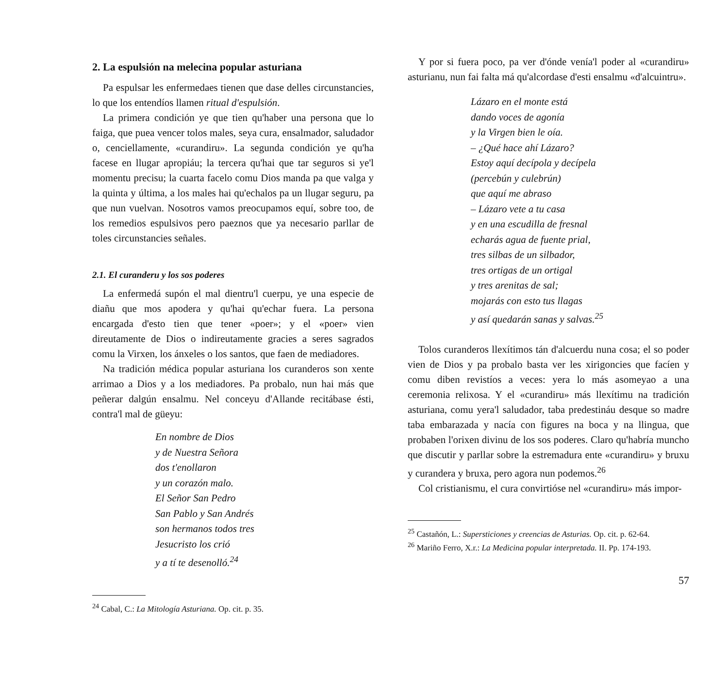2. La espulsión na melecina popular asturiana
Pa espulsar les enfermedaes tienen que dase delles circunstancies, lo que los entendíos llamen ritual d'espulsión.
La primera condición ye que tien qu'haber una persona que lo faiga, que puea vencer tolos males, seya cura, ensalmador, saludador o, cenciellamente, «curandiru». La segunda condición ye qu'ha facese en llugar apropiáu; la tercera qu'hai que tar seguros si ye'l momentu precisu; la cuarta facelo comu Dios manda pa que valga y la quinta y última, a los males hai qu'echalos pa un llugar seguru, pa que nun vuelvan. Nosotros vamos preocupamos equí, sobre too, de los remedios espulsivos pero paeznos que ya necesario parllar de toles circunstancies señales.
2.1. El curanderu y los sos poderes
La enfermedá supón el mal dientru'l cuerpu, ye una especie de diañu que mos apodera y qu'hai qu'echar fuera. La persona encargada d'esto tien que tener «poer»; y el «poer» vien direutamente de Dios o indireutamente gracies a seres sagrados comu la Virxen, los ánxeles o los santos, que faen de mediadores.
Na tradición médica popular asturiana los curanderos son xente arrimao a Dios y a los mediadores. Pa probalo, nun hai más que peñerar dalgún ensalmu. Nel conceyu d'Allande recitábase ésti, contra'l mal de güeyu:
En nombre de Dios
y de Nuestra Señora
dos t'enollaron
y un corazón malo.
El Señor San Pedro
San Pablo y San Andrés
son hermanos todos tres
Jesucristo los crió
y a tí te desenolló.<sup>24</sup>
<sup>24</sup> Cabal, C.: La Mitología Asturiana. Op. cit. p. 35.
Y por si fuera poco, pa ver d'ónde venía'l poder al «curandiru» asturianu, nun fai falta má qu'alcordase d'esti ensalmu «d'alcuintru».
Lázaro en el monte está
dando voces de agonía
y la Virgen bien le oía.
– ¿Qué hace ahí Lázaro?
Estoy aquí decípola y decípela
(percebún y culebrún)
que aquí me abraso
– Lázaro vete a tu casa
y en una escudilla de fresnal
echarás agua de fuente prial,
tres silbas de un silbador,
tres ortigas de un ortigal
y tres arenitas de sal;
mojarás con esto tus llagas
y así quedarán sanas y salvas.<sup>25</sup>
Tolos curanderos llexítimos tán d'alcuerdu nuna cosa; el so poder vien de Dios y pa probalo basta ver les xirigoncies que facíen y comu diben revistíos a veces: yera lo más asomeyao a una ceremonia relixosa. Y el «curandiru» más llexítimu na tradición asturiana, comu yera'l saludador, taba predestináu desque so madre taba embarazada y nacía con figures na boca y na llingua, que probaben l'orixen divinu de los sos poderes. Claro qu'habría muncho que discutir y parllar sobre la estremadura ente «curandiru» y bruxu y curandera y bruxa, pero agora nun podemos.<sup>26</sup>
Col cristianismu, el cura convirtióse nel «curandiru» más impor-
<sup>25</sup> Castañón, L.: Supersticiones y creencias de Asturias. Op. cit. p. 62-64.
<sup>26</sup> Mariño Ferro, X.r.: La Medicina popular interpretada. II. Pp. 174-193.
57